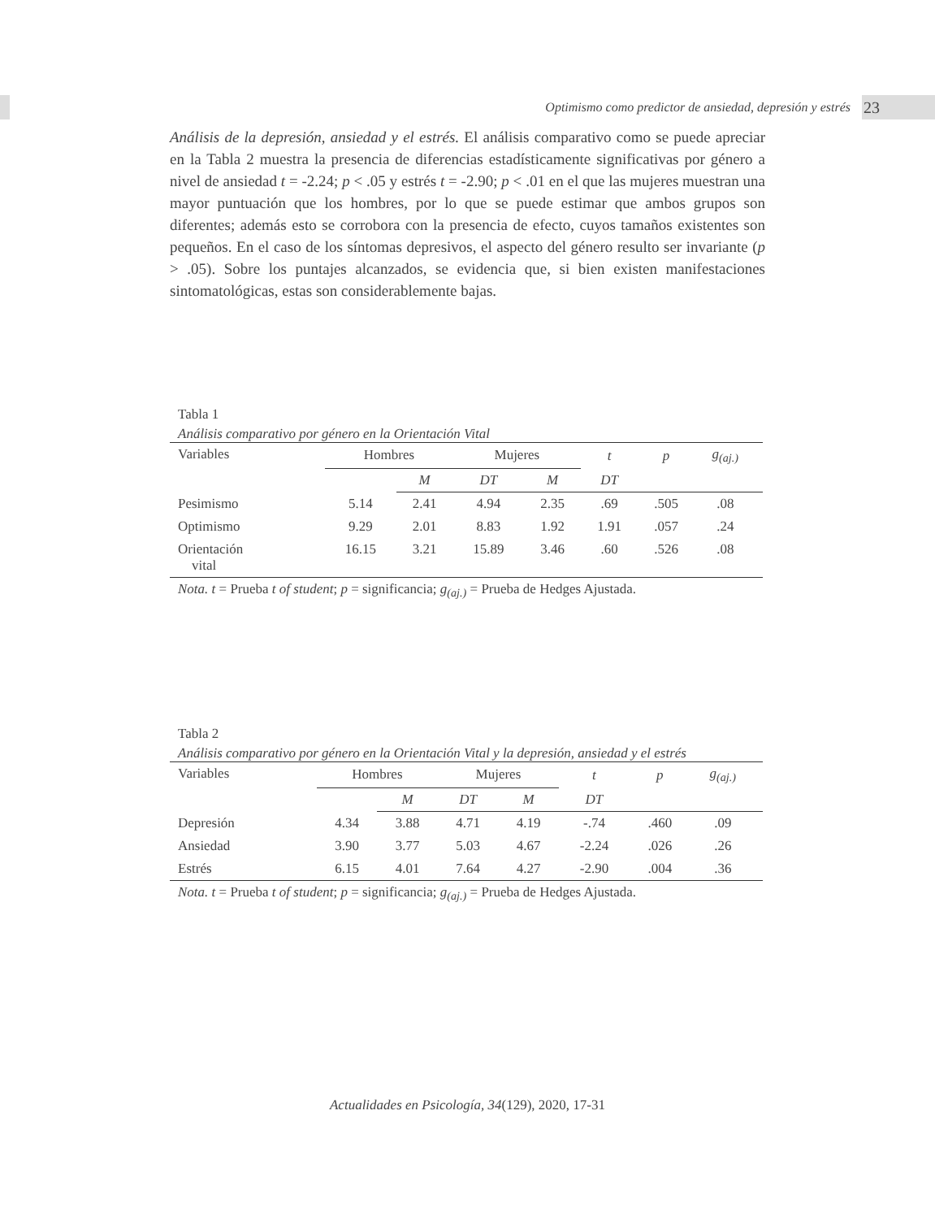Optimismo como predictor de ansiedad, depresión y estrés 23
Análisis de la depresión, ansiedad y el estrés. El análisis comparativo como se puede apreciar en la Tabla 2 muestra la presencia de diferencias estadísticamente significativas por género a nivel de ansiedad t = -2.24; p < .05 y estrés t = -2.90; p < .01 en el que las mujeres muestran una mayor puntuación que los hombres, por lo que se puede estimar que ambos grupos son diferentes; además esto se corrobora con la presencia de efecto, cuyos tamaños existentes son pequeños. En el caso de los síntomas depresivos, el aspecto del género resulto ser invariante (p > .05). Sobre los puntajes alcanzados, se evidencia que, si bien existen manifestaciones sintomatológicas, estas son considerablemente bajas.
Tabla 1
Análisis comparativo por género en la Orientación Vital
| Variables | Hombres | | Mujeres | | t | p | g<sub>(aj.)</sub> | |
| --- | --- | --- | --- | --- | --- | --- | --- | --- |
| | | M | DT | M | DT | | | |
| Pesimismo | 5.14 | 2.41 | 4.94 | 2.35 | .69 | .505 | .08 | |
| Optimismo | 9.29 | 2.01 | 8.83 | 1.92 | 1.91 | .057 | .24 | |
| Orientación vital | 16.15 | 3.21 | 15.89 | 3.46 | .60 | .526 | .08 | |
Nota. t = Prueba t of student; p = significancia; g<sub>(aj.)</sub> = Prueba de Hedges Ajustada.
Tabla 2
Análisis comparativo por género en la Orientación Vital y la depresión, ansiedad y el estrés
| Variables | Hombres | | Mujeres | | t | p | g<sub>(aj.)</sub> | |
| --- | --- | --- | --- | --- | --- | --- | --- | --- |
| | | M | DT | M | DT | | | |
| Depresión | 4.34 | 3.88 | 4.71 | 4.19 | -.74 | .460 | .09 | |
| Ansiedad | 3.90 | 3.77 | 5.03 | 4.67 | -2.24 | .026 | .26 | |
| Estrés | 6.15 | 4.01 | 7.64 | 4.27 | -2.90 | .004 | .36 | |
Nota. t = Prueba t of student; p = significancia; g<sub>(aj.)</sub> = Prueba de Hedges Ajustada.
Actualidades en Psicología, 34(129), 2020, 17-31